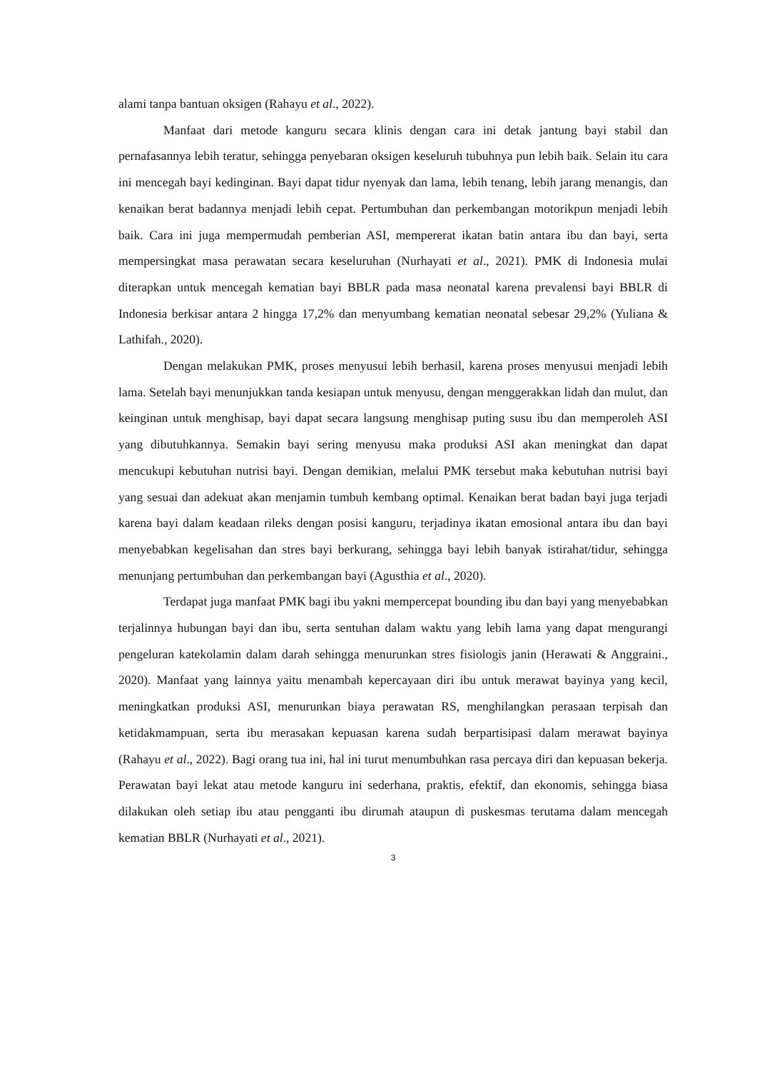alami tanpa bantuan oksigen (Rahayu et al., 2022).
Manfaat dari metode kanguru secara klinis dengan cara ini detak jantung bayi stabil dan pernafasannya lebih teratur, sehingga penyebaran oksigen keseluruh tubuhnya pun lebih baik. Selain itu cara ini mencegah bayi kedinginan. Bayi dapat tidur nyenyak dan lama, lebih tenang, lebih jarang menangis, dan kenaikan berat badannya menjadi lebih cepat. Pertumbuhan dan perkembangan motorikpun menjadi lebih baik. Cara ini juga mempermudah pemberian ASI, mempererat ikatan batin antara ibu dan bayi, serta mempersingkat masa perawatan secara keseluruhan (Nurhayati et al., 2021). PMK di Indonesia mulai diterapkan untuk mencegah kematian bayi BBLR pada masa neonatal karena prevalensi bayi BBLR di Indonesia berkisar antara 2 hingga 17,2% dan menyumbang kematian neonatal sebesar 29,2% (Yuliana & Lathifah., 2020).
Dengan melakukan PMK, proses menyusui lebih berhasil, karena proses menyusui menjadi lebih lama. Setelah bayi menunjukkan tanda kesiapan untuk menyusu, dengan menggerakkan lidah dan mulut, dan keinginan untuk menghisap, bayi dapat secara langsung menghisap puting susu ibu dan memperoleh ASI yang dibutuhkannya. Semakin bayi sering menyusu maka produksi ASI akan meningkat dan dapat mencukupi kebutuhan nutrisi bayi. Dengan demikian, melalui PMK tersebut maka kebutuhan nutrisi bayi yang sesuai dan adekuat akan menjamin tumbuh kembang optimal. Kenaikan berat badan bayi juga terjadi karena bayi dalam keadaan rileks dengan posisi kanguru, terjadinya ikatan emosional antara ibu dan bayi menyebabkan kegelisahan dan stres bayi berkurang, sehingga bayi lebih banyak istirahat/tidur, sehingga menunjang pertumbuhan dan perkembangan bayi (Agusthia et al., 2020).
Terdapat juga manfaat PMK bagi ibu yakni mempercepat bounding ibu dan bayi yang menyebabkan terjalinnya hubungan bayi dan ibu, serta sentuhan dalam waktu yang lebih lama yang dapat mengurangi pengeluran katekolamin dalam darah sehingga menurunkan stres fisiologis janin (Herawati & Anggraini., 2020). Manfaat yang lainnya yaitu menambah kepercayaan diri ibu untuk merawat bayinya yang kecil, meningkatkan produksi ASI, menurunkan biaya perawatan RS, menghilangkan perasaan terpisah dan ketidakmampuan, serta ibu merasakan kepuasan karena sudah berpartisipasi dalam merawat bayinya (Rahayu et al., 2022). Bagi orang tua ini, hal ini turut menumbuhkan rasa percaya diri dan kepuasan bekerja. Perawatan bayi lekat atau metode kanguru ini sederhana, praktis, efektif, dan ekonomis, sehingga biasa dilakukan oleh setiap ibu atau pengganti ibu dirumah ataupun di puskesmas terutama dalam mencegah kematian BBLR (Nurhayati et al., 2021).
3